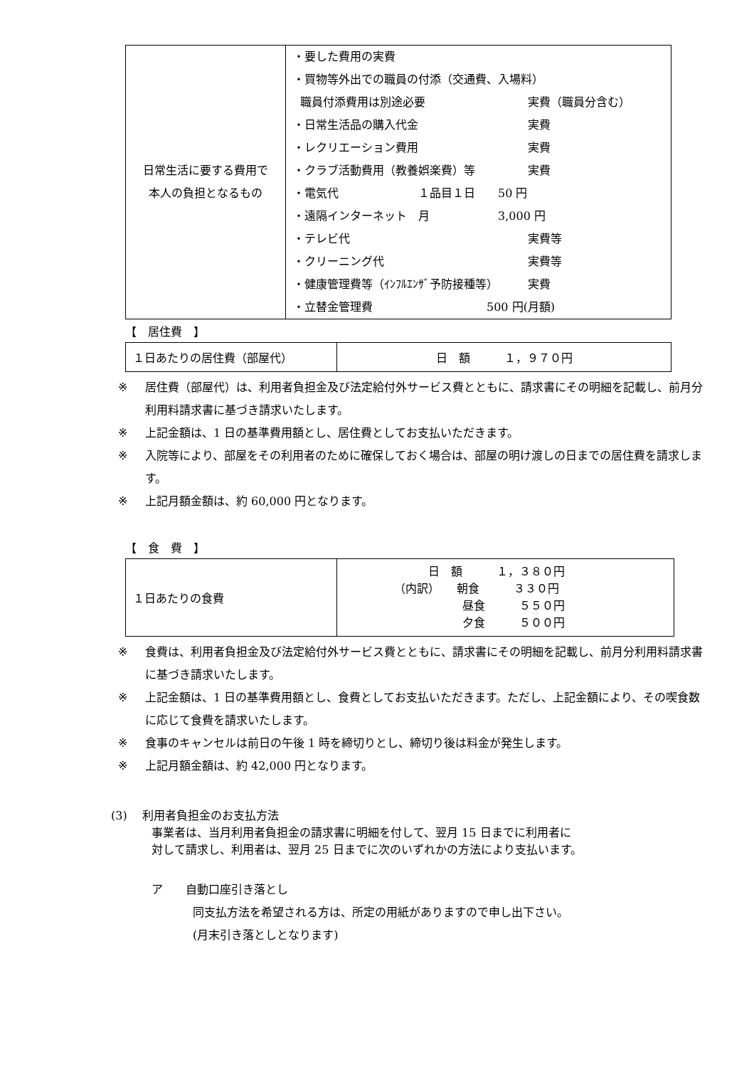| 日常生活に要する費用で 本人の負担となるもの | ・要した費用の実費 ・買物等外出での職員の付添（交通費、入場料） 職員付添費用は別途必要 実費（職員分含む） ・日常生活品の購入代金 実費 ・レクリエーション費用 実費 ・クラブ活動費用（教養娯楽費）等 実費 ・電気代 １品目１日 50 円 ・遠隔インターネット 月 3,000 円 ・テレビ代 実費等 ・クリーニング代 実費等 ・健康管理費等（ｲﾝﾌﾙｴﾝｻﾞ予防接種等） 実費 ・立替金管理費 500 円(月額) |
【　居住費　】
| １日あたりの居住費（部屋代） | 日 額 １，９７０円 |
※ 居住費（部屋代）は、利用者負担金及び法定給付外サービス費とともに、請求書にその明細を記載し、前月分利用料請求書に基づき請求いたします。
※ 上記金額は、1 日の基準費用額とし、居住費としてお支払いただきます。
※ 入院等により、部屋をその利用者のために確保しておく場合は、部屋の明け渡しの日までの居住費を請求します。
※ 上記月額金額は、約 60,000 円となります。
【　食　費　】
| １日あたりの食費 | 日 額 １，３８０円 （内訳） 朝食 ３３０円 昼食 ５５０円 夕食 ５００円 |
※ 食費は、利用者負担金及び法定給付外サービス費とともに、請求書にその明細を記載し、前月分利用料請求書に基づき請求いたします。
※ 上記金額は、1 日の基準費用額とし、食費としてお支払いただきます。ただし、上記金額により、その喫食数に応じて食費を請求いたします。
※ 食事のキャンセルは前日の午後 1 時を締切りとし、締切り後は料金が発生します。
※ 上記月額金額は、約 42,000 円となります。
(3)　 利用者負担金のお支払方法
事業者は、当月利用者負担金の請求書に明細を付して、翌月 15 日までに利用者に
対して請求し、利用者は、翌月 25 日までに次のいずれかの方法により支払います。
ア　　自動口座引き落とし
同支払方法を希望される方は、所定の用紙がありますので申し出下さい。
(月末引き落としとなります)